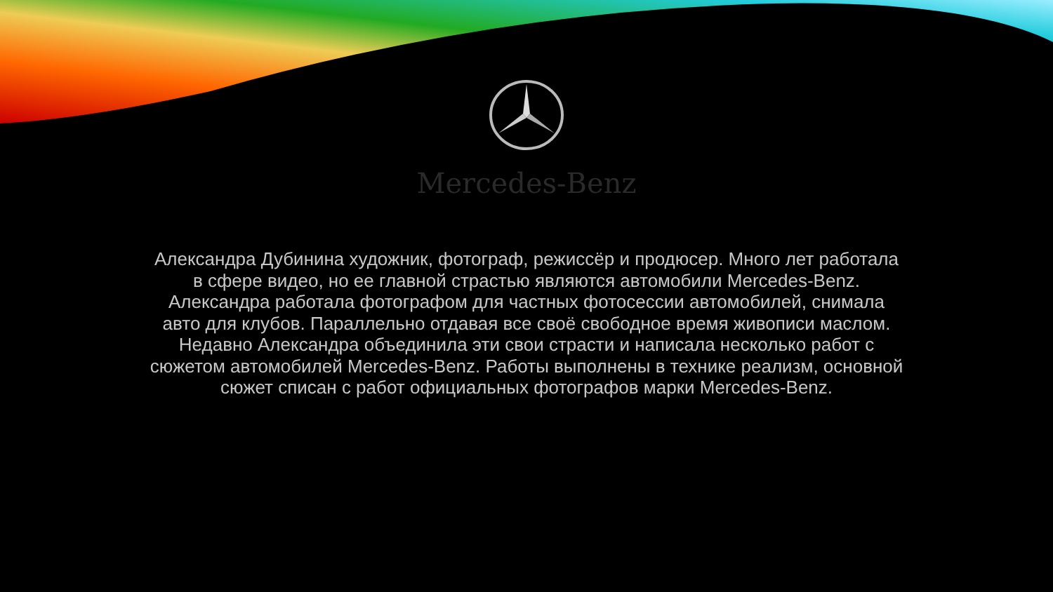Mercedes-Benz
Александра Дубинина художник, фотограф, режиссёр и продюсер. Много лет работала в сфере видео, но ее главной страстью являются автомобили Mercedes-Benz. Александра работала фотографом для частных фотосессии автомобилей, снимала авто для клубов. Параллельно отдавая все своё свободное время живописи маслом. Недавно Александра объединила эти свои страсти и написала несколько работ с сюжетом автомобилей Mercedes-Benz. Работы выполнены в технике реализм, основной сюжет списан с работ официальных фотографов марки Mercedes-Benz.